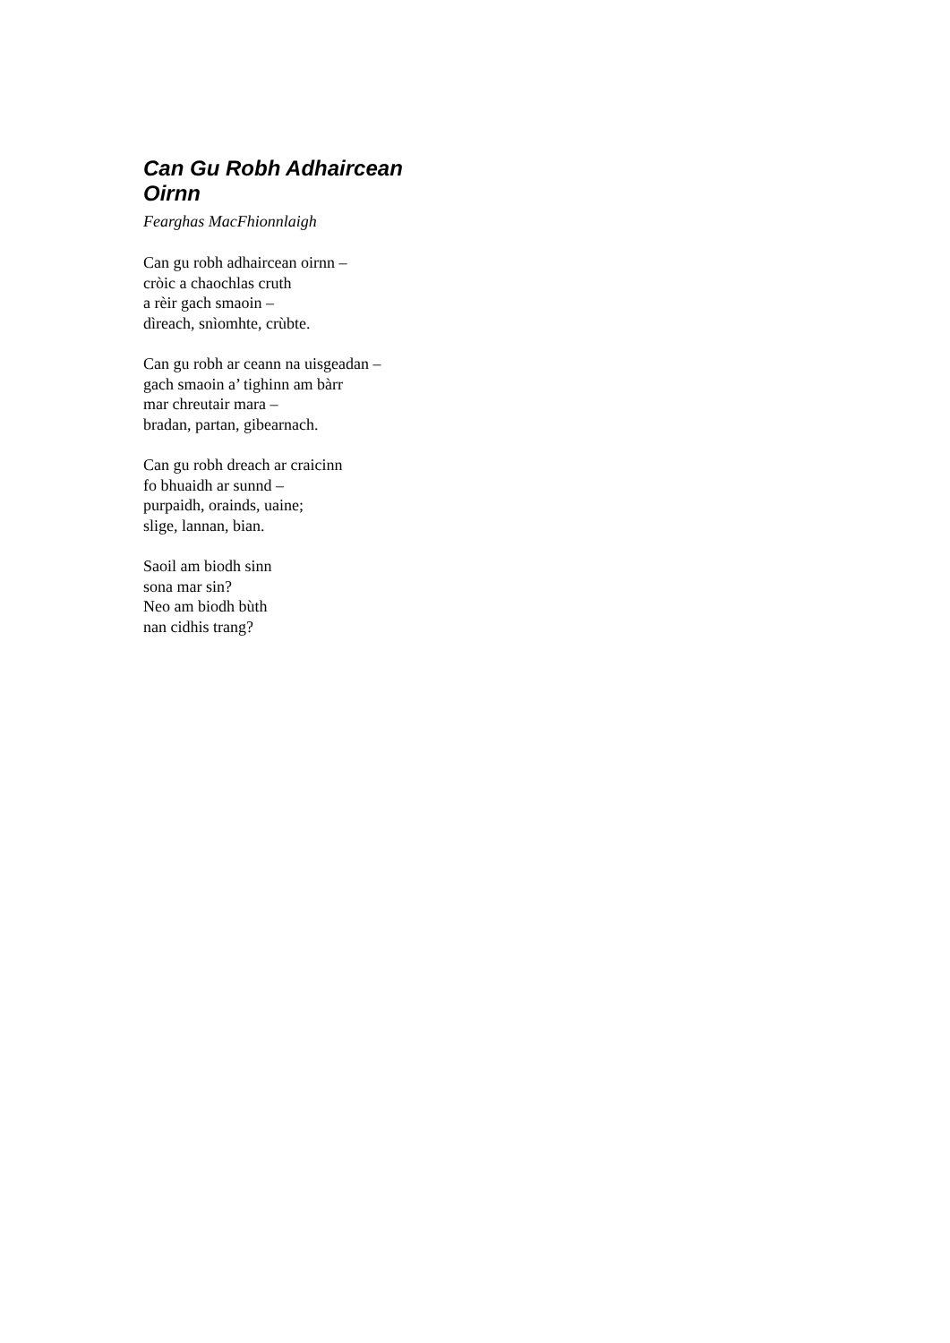Can Gu Robh Adhaircean Oirnn
Fearghas MacFhionnlaigh
Can gu robh adhaircean oirnn –
cròic a chaochlas cruth
a rèir gach smaoin –
dìreach, snìomhte, crùbte.
Can gu robh ar ceann na uisgeadan –
gach smaoin a’ tighinn am bàrr
mar chreutair mara –
bradan, partan, gibearnach.
Can gu robh dreach ar craicinn
fo bhuaidh ar sunnd –
purpaidh, orainds, uaine;
slige, lannan, bian.
Saoil am biodh sinn
sona mar sin?
Neo am biodh bùth
nan cidhis trang?